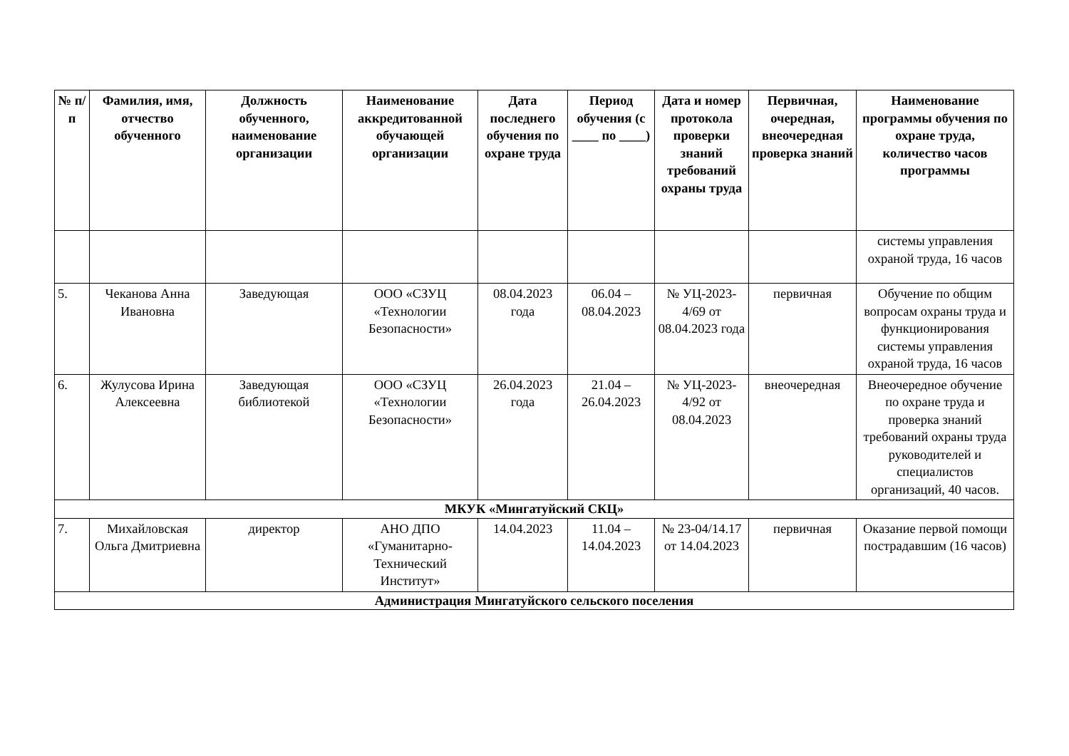| № п/п | Фамилия, имя, отчество обученного | Должность обученного, наименование организации | Наименование аккредитованной обучающей организации | Дата последнего обучения по охране труда | Период обучения (с ____ по ____) | Дата и номер протокола проверки знаний требований охраны труда | Первичная, очередная, внеочередная проверка знаний | Наименование программы обучения по охране труда, количество часов программы |
| --- | --- | --- | --- | --- | --- | --- | --- | --- |
| | | | | | | | | системы управления охраной труда, 16 часов |
| 5. | Чеканова Анна Ивановна | Заведующая | ООО «СЗУЦ «Технологии Безопасности» | 08.04.2023 года | 06.04 – 08.04.2023 | № УЦ-2023-4/69 от 08.04.2023 года | первичная | Обучение по общим вопросам охраны труда и функционирования системы управления охраной труда, 16 часов |
| 6. | Жулусова Ирина Алексеевна | Заведующая библиотекой | ООО «СЗУЦ «Технологии Безопасности» | 26.04.2023 года | 21.04 – 26.04.2023 | № УЦ-2023-4/92 от 08.04.2023 | внеочередная | Внеочередное обучение по охране труда и проверка знаний требований охраны труда руководителей и специалистов организаций, 40 часов. |
| МКУК «Мингатуйский СКЦ» | | | | | | | | |
| 7. | Михайловская Ольга Дмитриевна | директор | АНО ДПО «Гуманитарно-Технический Институт» | 14.04.2023 | 11.04 – 14.04.2023 | № 23-04/14.17 от 14.04.2023 | первичная | Оказание первой помощи пострадавшим (16 часов) |
| Администрация Мингатуйского сельского поселения | | | | | | | | |